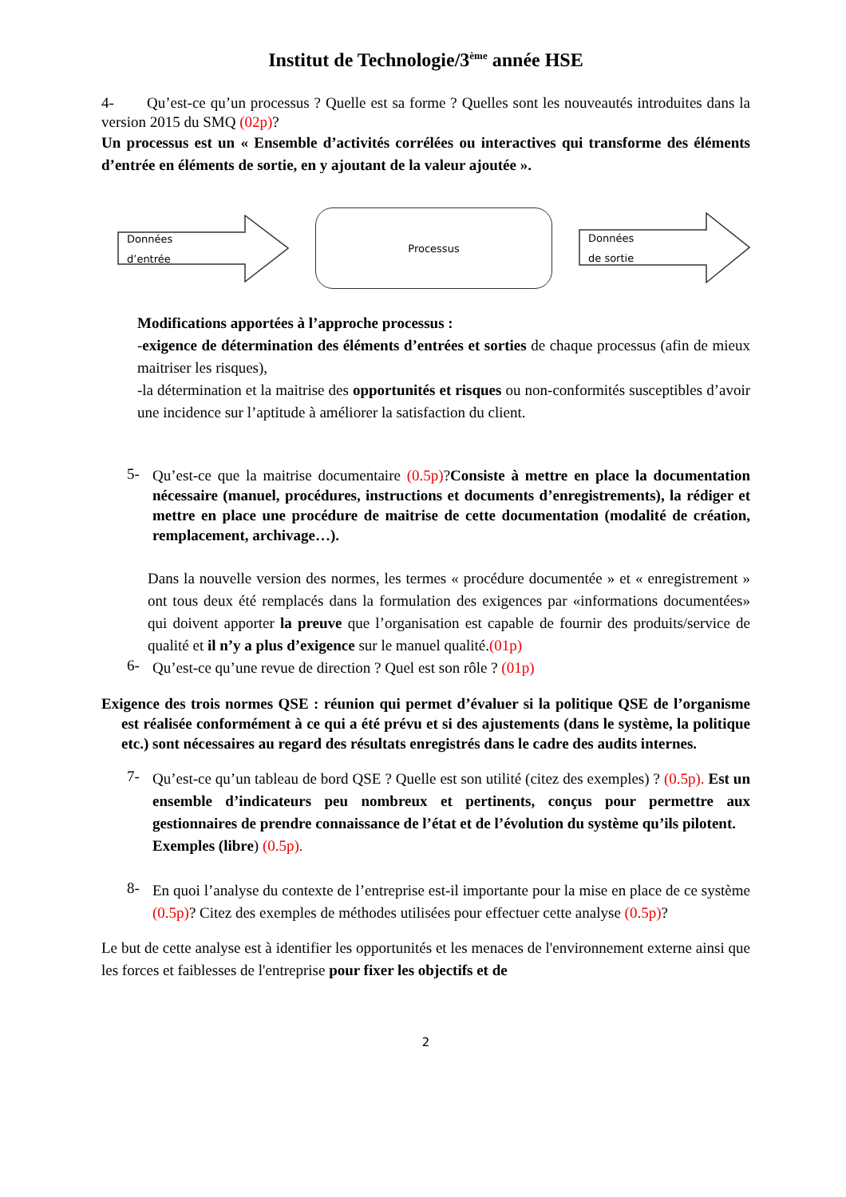Institut de Technologie/3<sup>ème</sup> année HSE
4- Qu’est-ce qu’un processus ? Quelle est sa forme ? Quelles sont les nouveautés introduites dans la version 2015 du SMQ (02p)?
Un processus est un « Ensemble d’activités corrélées ou interactives qui transforme des éléments d’entrée en éléments de sortie, en y ajoutant de la valeur ajoutée ».
Données
d’entrée
Processus
Données
de sortie
Modifications apportées à l’approche processus :
-exigence de détermination des éléments d’entrées et sorties de chaque processus (afin de mieux maitriser les risques),
-la détermination et la maitrise des opportunités et risques ou non-conformités susceptibles d’avoir une incidence sur l’aptitude à améliorer la satisfaction du client.
5-
Qu’est-ce que la maitrise documentaire (0.5p)?Consiste à mettre en place la documentation nécessaire (manuel, procédures, instructions et documents d’enregistrements), la rédiger et mettre en place une procédure de maitrise de cette documentation (modalité de création, remplacement, archivage…).
Dans la nouvelle version des normes, les termes « procédure documentée » et « enregistrement » ont tous deux été remplacés dans la formulation des exigences par «informations documentées» qui doivent apporter la preuve que l’organisation est capable de fournir des produits/service de qualité et il n’y a plus d’exigence sur le manuel qualité.(01p)
6-
Qu’est-ce qu’une revue de direction ? Quel est son rôle ? (01p)
Exigence des trois normes QSE : réunion qui permet d’évaluer si la politique QSE de l’organisme est réalisée conformément à ce qui a été prévu et si des ajustements (dans le système, la politique etc.) sont nécessaires au regard des résultats enregistrés dans le cadre des audits internes.
7-
Qu’est-ce qu’un tableau de bord QSE ? Quelle est son utilité (citez des exemples) ? (0.5p). Est un ensemble d’indicateurs peu nombreux et pertinents, conçus pour permettre aux gestionnaires de prendre connaissance de l’état et de l’évolution du système qu’ils pilotent.
Exemples (libre) (0.5p).
8-
En quoi l’analyse du contexte de l’entreprise est-il importante pour la mise en place de ce système (0.5p)? Citez des exemples de méthodes utilisées pour effectuer cette analyse (0.5p)?
Le but de cette analyse est à identifier les opportunités et les menaces de l'environnement externe ainsi que les forces et faiblesses de l'entreprise pour fixer les objectifs et de
2